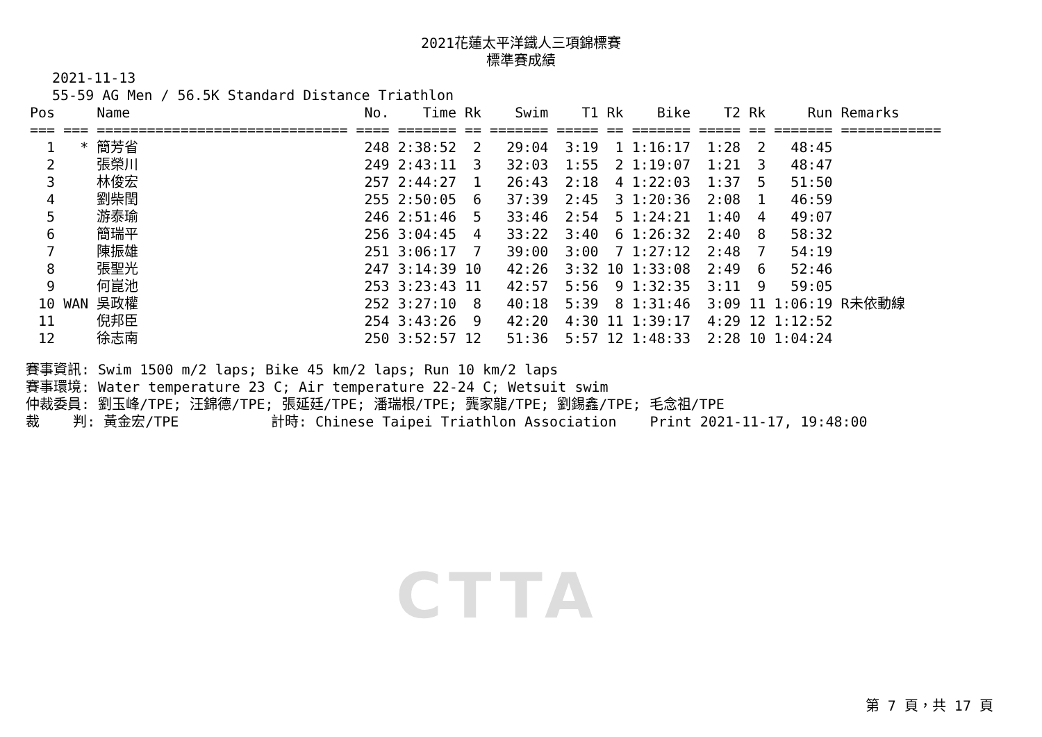2021花蓮太平洋鐵人三項錦標賽
標準賽成績
2021-11-13
55-59 AG Men / 56.5K Standard Distance Triathlon
| Pos | | Name | No. | Time | Rk | Swim | T1 | Rk | Bike | T2 | Rk | Run | Remarks |
| --- | --- | --- | --- | --- | --- | --- | --- | --- | --- | --- | --- | --- | --- |
| === | === | ============================== | ==== | ======= | == | ======= | ===== | == | ======= | ===== | == | ======= | ============ |
| 1 | * | 簡芳省 | 248 | 2:38:52 | 2 | 29:04 | 3:19 | 1 | 1:16:17 | 1:28 | 2 | 48:45 | |
| 2 | | 張榮川 | 249 | 2:43:11 | 3 | 32:03 | 1:55 | 2 | 1:19:07 | 1:21 | 3 | 48:47 | |
| 3 | | 林俊宏 | 257 | 2:44:27 | 1 | 26:43 | 2:18 | 4 | 1:22:03 | 1:37 | 5 | 51:50 | |
| 4 | | 劉柴閏 | 255 | 2:50:05 | 6 | 37:39 | 2:45 | 3 | 1:20:36 | 2:08 | 1 | 46:59 | |
| 5 | | 游泰瑜 | 246 | 2:51:46 | 5 | 33:46 | 2:54 | 5 | 1:24:21 | 1:40 | 4 | 49:07 | |
| 6 | | 簡瑞平 | 256 | 3:04:45 | 4 | 33:22 | 3:40 | 6 | 1:26:32 | 2:40 | 8 | 58:32 | |
| 7 | | 陳振雄 | 251 | 3:06:17 | 7 | 39:00 | 3:00 | 7 | 1:27:12 | 2:48 | 7 | 54:19 | |
| 8 | | 張聖光 | 247 | 3:14:39 | 10 | 42:26 | 3:32 | 10 | 1:33:08 | 2:49 | 6 | 52:46 | |
| 9 | | 何崑池 | 253 | 3:23:43 | 11 | 42:57 | 5:56 | 9 | 1:32:35 | 3:11 | 9 | 59:05 | |
| 10 | WAN | 吳政權 | 252 | 3:27:10 | 8 | 40:18 | 5:39 | 8 | 1:31:46 | 3:09 | 11 | 1:06:19 | R未依動線 |
| 11 | | 倪邦臣 | 254 | 3:43:26 | 9 | 42:20 | 4:30 | 11 | 1:39:17 | 4:29 | 12 | 1:12:52 | |
| 12 | | 徐志南 | 250 | 3:52:57 | 12 | 51:36 | 5:57 | 12 | 1:48:33 | 2:28 | 10 | 1:04:24 | |
賽事資訊: Swim 1500 m/2 laps; Bike 45 km/2 laps; Run 10 km/2 laps 賽事環境: Water temperature 23 C; Air temperature 22-24 C; Wetsuit swim 仲裁委員: 劉玉峰/TPE; 汪錦德/TPE; 張延廷/TPE; 潘瑞根/TPE; 龔家龍/TPE; 劉錫鑫/TPE; 毛念祖/TPE 裁 判: 黃金宏/TPE 計時: Chinese Taipei Triathlon Association Print 2021-11-17, 19:48:00
CTTA
第 7 頁，共 17 頁